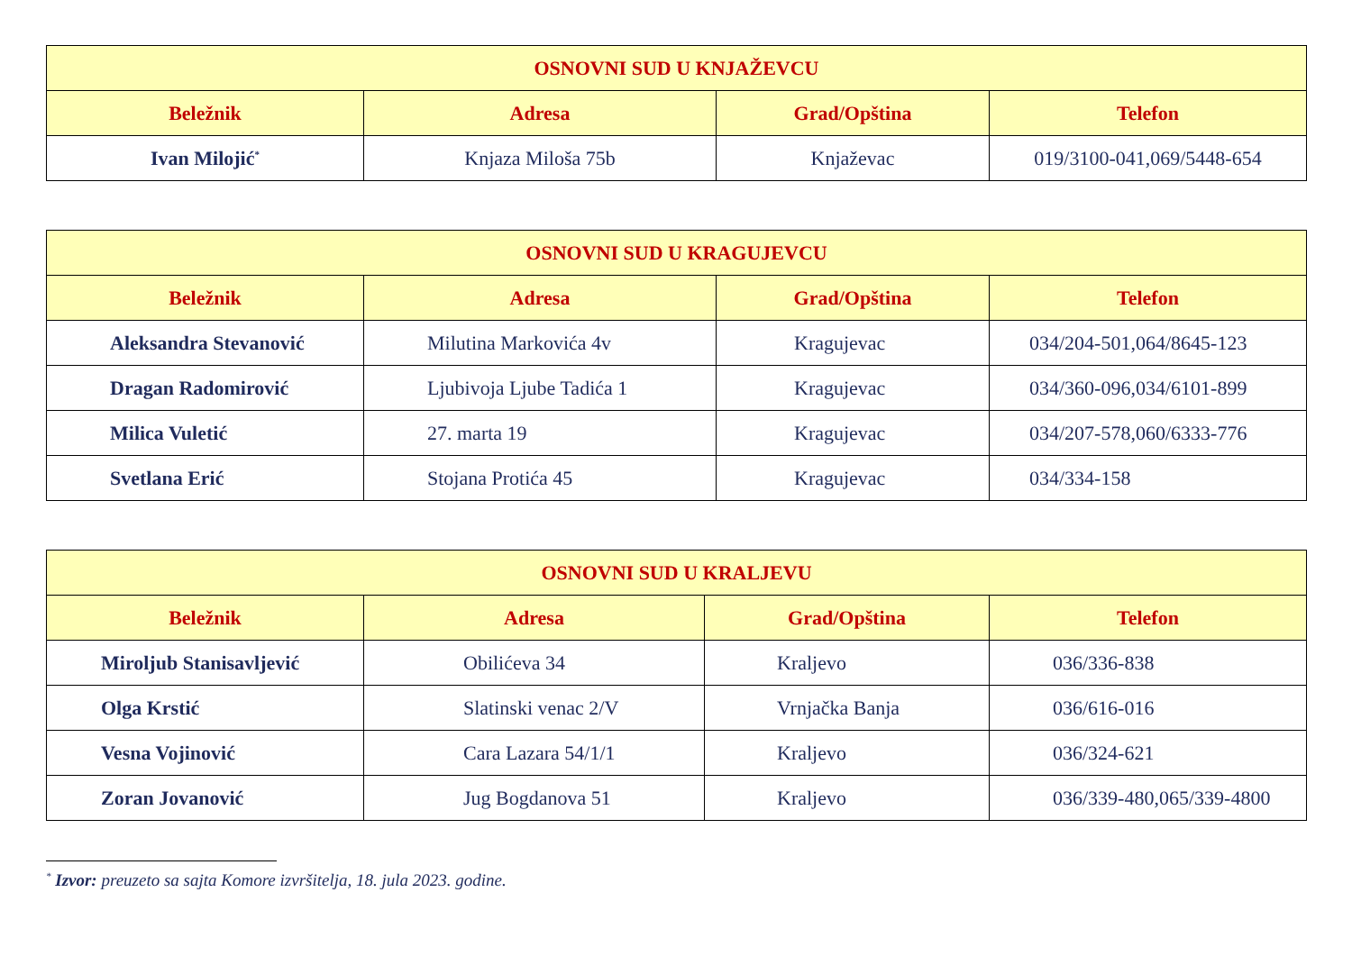| OSNOVNI SUD U KNJAŽEVCU | | | |
| --- | --- | --- | --- |
| Beležnik | Adresa | Grad/Opština | Telefon |
| Ivan Milojić<sup>*</sup> | Knjaza Miloša 75b | Knjaževac | 019/3100-041,069/5448-654 |
| OSNOVNI SUD U KRAGUJEVCU | | | |
| --- | --- | --- | --- |
| Beležnik | Adresa | Grad/Opština | Telefon |
| Aleksandra Stevanović | Milutina Markovića 4v | Kragujevac | 034/204-501,064/8645-123 |
| Dragan Radomirović | Ljubivoja Ljube Tadića 1 | Kragujevac | 034/360-096,034/6101-899 |
| Milica Vuletić | 27. marta 19 | Kragujevac | 034/207-578,060/6333-776 |
| Svetlana Erić | Stojana Protića 45 | Kragujevac | 034/334-158 |
| OSNOVNI SUD U KRALJEVU | | | |
| --- | --- | --- | --- |
| Beležnik | Adresa | Grad/Opština | Telefon |
| Miroljub Stanisavljević | Obilićeva 34 | Kraljevo | 036/336-838 |
| Olga Krstić | Slatinski venac 2/V | Vrnjačka Banja | 036/616-016 |
| Vesna Vojinović | Cara Lazara 54/1/1 | Kraljevo | 036/324-621 |
| Zoran Jovanović | Jug Bogdanova 51 | Kraljevo | 036/339-480,065/339-4800 |
<sup>*</sup> Izvor: preuzeto sa sajta Komore izvršitelja, 18. jula 2023. godine.